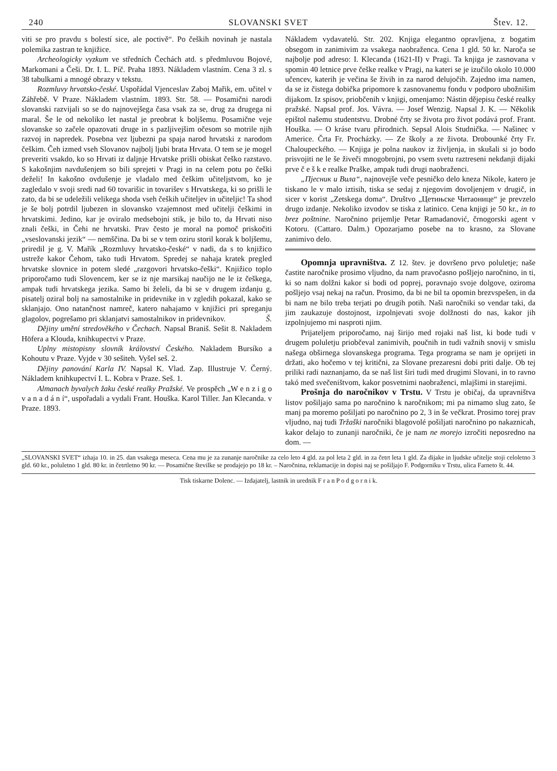240 SLOVANSKI SVET Štev. 12.
viti se pro pravdu s bolestí sice, ale poctivě“. Po čeških novinah je nastala polemika zastran te knjižice.
Archeologicky vyzkum ve středních Čechách atd. s předmluvou Bojové, Markomani a Češi. Dr. I. L. Píč. Praha 1893. Nákladem vlastním. Cena 3 zl. s 38 tabulkami a mnogé obrazy v tekstu.
Rozmluvy hrvatsko-české. Uspořádal Vjenceslav Zaboj Mařik, em. učitel v Záhřebě. V Praze. Nákladem vlastním. 1893. Str. 58. — Posamični narodi slovanski razvijali so se do najnovejšega časa vsak za se, drug za drugega ni maral. Še le od nekoliko let nastal je preobrat k boljšemu. Posamične veje slovanske so začele opazovati druge in s pazljivejšim očesom so motrile njih razvoj in napredek. Posebna vez ljubezni pa spaja narod hrvatski z narodom češkim. Čeh izmed vseh Slovanov najbolj ljubi brata Hrvata. O tem se je mogel preveriti vsakdo, ko so Hrvati iz daljnje Hrvatske prišli obiskat češko razstavo. S kakošnjim navdušenjem so bili sprejeti v Pragi in na celem potu po češki deželi! In kakošno ovdušenje je vladalo med češkim učiteljstvom, ko je zagledalo v svoji sredi nad 60 tovarišic in tovarišev s Hrvatskega, ki so prišli le zato, da bi se udeležili velikega shoda vseh čeških učiteljev in učiteljic! Ta shod je še bolj potrdil ljubezen in slovansko vzajemnost med učitelji češkimi in hrvatskimi. Jedino, kar je oviralo medsebojni stik, je bilo to, da Hrvati niso znali češki, in Čehi ne hrvatski. Prav često je moral na pomoč priskočiti „vseslovanski jezik“ — nemščina. Da bi se v tem oziru storil korak k boljšemu, priredil je g. V. Mařík „Rozmluvy hrvatsko-české“ v nadi, da s to knjižico ustreže kakor Čehom, tako tudi Hrvatom. Spredej se nahaja kratek pregled hrvatske slovnice in potem sledé „razgovori hrvatsko-češki“. Knjižico toplo priporočamo tudi Slovencem, ker se iz nje marsikaj naučijo ne le iz češkega, ampak tudi hrvatskega jezika. Samo bi želeli, da bi se v drugem izdanju g. pisatelj oziral bolj na samostalnike in pridevnike in v zgledih pokazal, kako se sklanjajo. Ono natančnost namreč, katero nahajamo v knjižici pri spreganju glagolov, pogrešamo pri sklanjatvi samostalnikov in pridevnikov. Š.
Dějiny umění stredověkého v Čechach. Napsal Braniš. Sešit 8. Nakladem Höfera a Klouda, knihkupectvi v Praze.
Uplny mistopisny slovník království Českého. Nakladem Bursíko a Kohoutu v Praze. Vyjde v 30 sešiteh. Vyšel seš. 2.
Dějiny panování Karla IV. Napsal K. Vlad. Zap. Illustruje V. Černý. Nákladem knihkupectví I. L. Kobra v Praze. Seš. 1.
Almanach byvalych žaku české realky Pražské. Ve prospěch „W e n z i g o v a n a d á n í“, uspořadali a vydali Frant. Houška. Karol Tiller. Jan Klecanda. v Praze. 1893.
Nákladem vydavatelů. Str. 202. Knjiga elegantno opravljena, z bogatim obsegom in zanimivim za vsakega naobraženca. Cena 1 gld. 50 kr. Naroča se najbolje pod adreso: I. Klecanda (1621-II) v Pragi. Ta knjiga je zasnovana v spomin 40 letnice prve češke realke v Pragi, na kateri se je izučilo okolo 10.000 učencev, katerih je večina še živih in za narod delujočih. Zajedno ima namen, da se iz čistega dobička pripomore k zasnovanemu fondu v podporo ubožnišim dijakom. Iz spisov, priobčenih v knjigi, omenjamo: Nástin dějepisu české realky pražské. Napsal prof. Jos. Vávra. — Josef Wenzig. Napsal J. K. — Několik epištol našemu studentstvu. Drobné črty se života pro život podává prof. Frant. Houška. — O kráse tvaru přirodnich. Sepsal Alois Studnička. — Našinec v Americe. Črta Fr. Procházky. — Ze školy a ze života. Drobounké črty Fr. Chaloupeckého. — Knjiga je polna naukov iz življenja, in skušali si jo bodo prisvojiti ne le še živeči mnogobrojni, po vsem svetu raztreseni nekdanji dijaki prve č e š k e realke Praške, ampak tudi drugi naobraženci.
„Пјесник и Вила“, najnovejše veče pesničko delo kneza Nikole, katero je tiskano le v malo iztisih, tiska se sedaj z njegovim dovoljenjem v drugič, in sicer v korist „Zetskega doma“. Društvo „Цетињске Читаонице“ je prevzelo drugo izdanje. Nekoliko izvodov se tiska z latinico. Cena knjigi je 50 kr., in to brez poštnine. Naročnino prijemlje Petar Ramadanović, črnogorski agent v Kotoru. (Cattaro. Dalm.) Opozarjamo posebe na to krasno, za Slovane zanimivo delo.
Opomnja upravništva. Z 12. štev. je dovršeno prvo poluletje; naše častite naročnike prosimo vljudno, da nam pravočasno pošljejo naročnino, in ti, ki so nam dolžni kakor si bodi od poprej, poravnajo svoje dolgove, oziroma pošljejo vsaj nekaj na račun. Prosimo, da bi ne bil ta opomin brezvspešen, in da bi nam ne bilo treba terjati po drugih potih. Naši naročniki so vendar taki, da jim zaukazuje dostojnost, izpolnjevati svoje dolžnosti do nas, kakor jih izpolnjujemo mi nasproti njim.
Prijateljem priporočamo, naj širijo med rojaki naš list, ki bode tudi v drugem poluletju priobčeval zanimivih, poučnih in tudi važnih snovij v smislu našega obširnega slovanskega programa. Tega programa se nam je oprijeti in držati, ako hočemo v tej kritični, za Slovane prezaresni dobi priti dalje. Ob tej priliki radi naznanjamo, da se naš list širi tudi med drugimi Slovani, in to ravno takó med svečeništvom, kakor posvetnimi naobraženci, mlajšimi in starejimi.
Prošnja do naročnikov v Trstu. V Trstu je običaj, da upravništva listov pošiljajo sama po naročnino k naročnikom; mi pa nimamo slug zato, še manj pa moremo pošiljati po naročnino po 2, 3 in še večkrat. Prosimo torej prav vljudno, naj tudi Tržaški naročniki blagovolé pošiljati naročnino po nakaznicah, kakor delajo to zunanji naročniki, če je nam ne morejo izročiti neposredno na dom. —
„SLOVANSKI SVET“ izhaja 10. in 25. dan vsakega meseca. Cena mu je za zunanje naročnike za celo leto 4 gld. za pol leta 2 gld. in za četrt leta 1 gld. Za dijake in ljudske učitelje stoji celoletno 3 gld. 60 kr., poluletno 1 gld. 80 kr. in četrtletno 90 kr. — Posamične številke se prodajejo po 18 kr. – Naročnina, reklamacije in dopisi naj se pošiljajo F. Podgorniku v Trstu, ulica Farneto št. 44.
Tisk tiskarne Dolenc. — Izdajatelj, lastnik in urednik F r a n P o d g o r n i k.